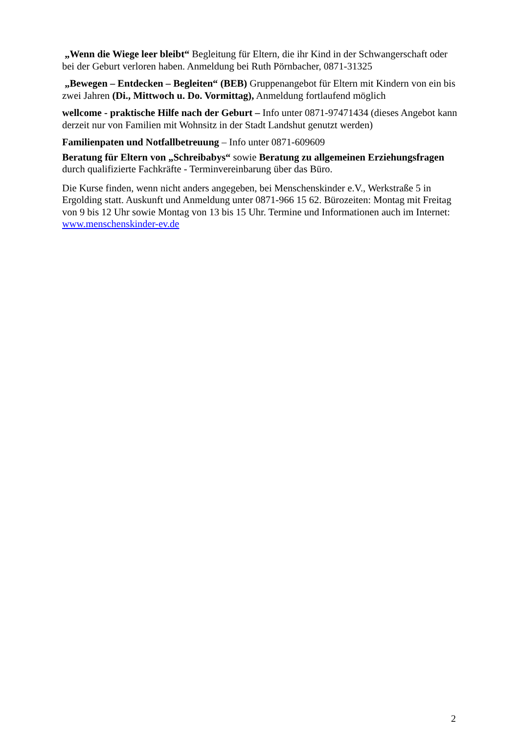„Wenn die Wiege leer bleibt“ Begleitung für Eltern, die ihr Kind in der Schwangerschaft oder bei der Geburt verloren haben. Anmeldung bei Ruth Pörnbacher, 0871-31325
„Bewegen – Entdecken – Begleiten“ (BEB) Gruppenangebot für Eltern mit Kindern von ein bis zwei Jahren (Di., Mittwoch u. Do. Vormittag), Anmeldung fortlaufend möglich
wellcome - praktische Hilfe nach der Geburt – Info unter 0871-97471434 (dieses Angebot kann derzeit nur von Familien mit Wohnsitz in der Stadt Landshut genutzt werden)
Familienpaten und Notfallbetreuung – Info unter 0871-609609
Beratung für Eltern von „Schreibabys“ sowie Beratung zu allgemeinen Erziehungsfragen durch qualifizierte Fachkräfte - Terminvereinbarung über das Büro.
Die Kurse finden, wenn nicht anders angegeben, bei Menschenskinder e.V., Werkstraße 5 in Ergolding statt. Auskunft und Anmeldung unter 0871-966 15 62. Bürozeiten: Montag mit Freitag von 9 bis 12 Uhr sowie Montag von 13 bis 15 Uhr. Termine und Informationen auch im Internet: www.menschenskinder-ev.de
2